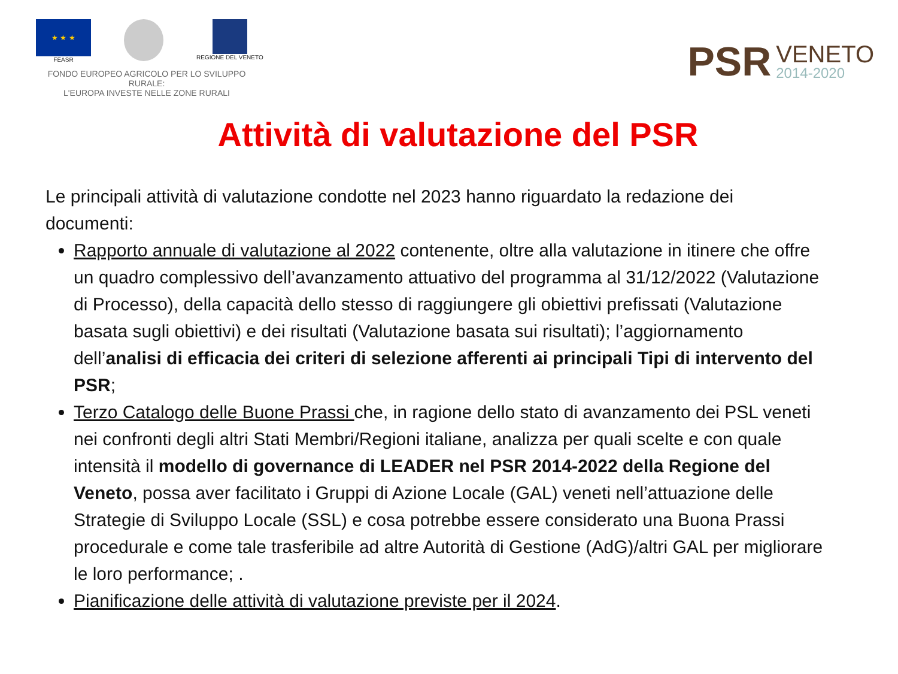★ ★ ★
FEASR
REGIONE DEL VENETO
FONDO EUROPEO AGRICOLO PER LO SVILUPPO RURALE:
L'EUROPA INVESTE NELLE ZONE RURALI
PSR VENETO
2014-2020
Attività di valutazione del PSR
Le principali attività di valutazione condotte nel 2023 hanno riguardato la redazione dei documenti:
Rapporto annuale di valutazione al 2022 contenente, oltre alla valutazione in itinere che offre un quadro complessivo dell’avanzamento attuativo del programma al 31/12/2022 (Valutazione di Processo), della capacità dello stesso di raggiungere gli obiettivi prefissati (Valutazione basata sugli obiettivi) e dei risultati (Valutazione basata sui risultati); l’aggiornamento dell’analisi di efficacia dei criteri di selezione afferenti ai principali Tipi di intervento del PSR;
Terzo Catalogo delle Buone Prassi che, in ragione dello stato di avanzamento dei PSL veneti nei confronti degli altri Stati Membri/Regioni italiane, analizza per quali scelte e con quale intensità il modello di governance di LEADER nel PSR 2014-2022 della Regione del Veneto, possa aver facilitato i Gruppi di Azione Locale (GAL) veneti nell’attuazione delle Strategie di Sviluppo Locale (SSL) e cosa potrebbe essere considerato una Buona Prassi procedurale e come tale trasferibile ad altre Autorità di Gestione (AdG)/altri GAL per migliorare le loro performance; .
Pianificazione delle attività di valutazione previste per il 2024.